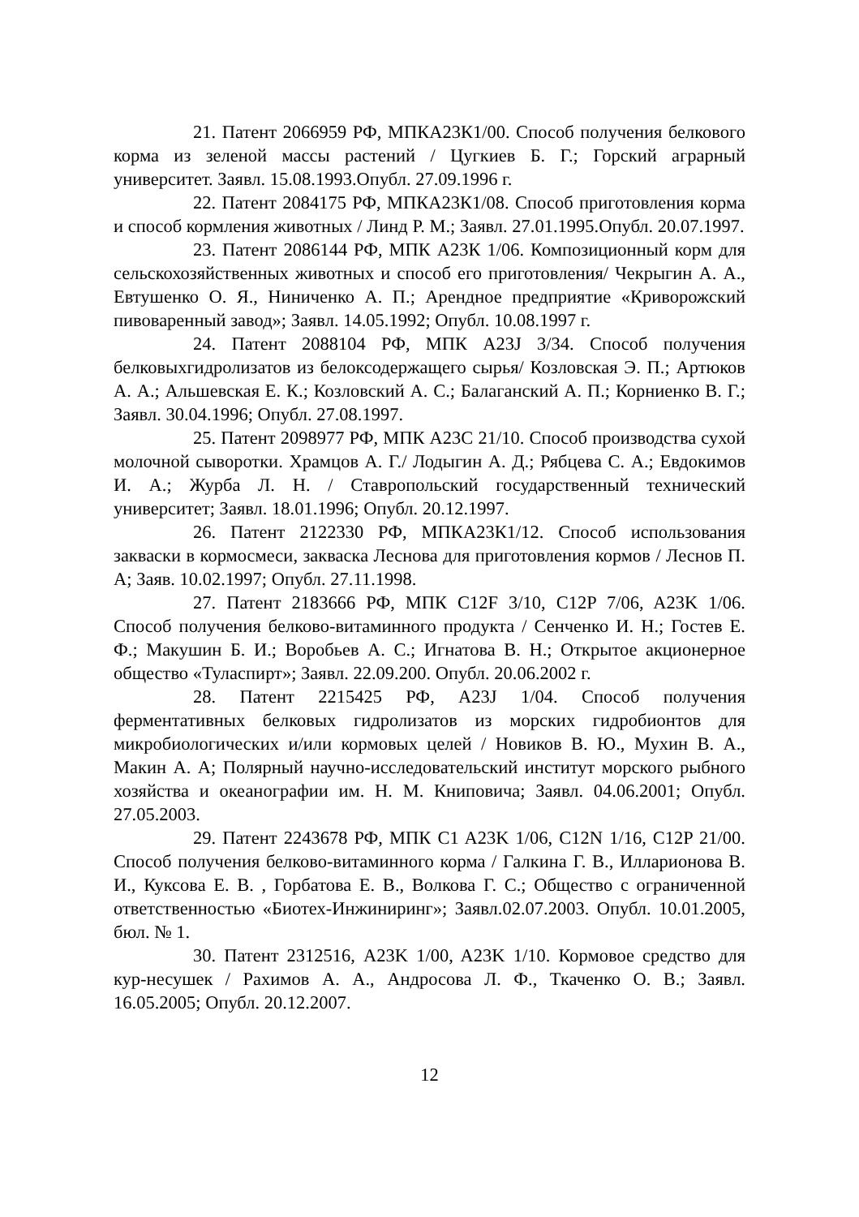21. Патент 2066959 РФ, МПКА23К1/00. Способ получения белкового корма из зеленой массы растений / Цугкиев Б. Г.; Горский аграрный университет. Заявл. 15.08.1993.Опубл. 27.09.1996 г.
22. Патент 2084175 РФ, МПКА23К1/08. Способ приготовления корма и способ кормления животных / Линд Р. М.; Заявл. 27.01.1995.Опубл. 20.07.1997.
23. Патент 2086144 РФ, МПК А23К 1/06. Композиционный корм для сельскохозяйственных животных и способ его приготовления/ Чекрыгин А. А., Евтушенко О. Я., Ниниченко А. П.; Арендное предприятие «Криворожский пивоваренный завод»; Заявл. 14.05.1992; Опубл. 10.08.1997 г.
24. Патент 2088104 РФ, МПК А23J 3/34. Способ получения белковыхгидролизатов из белоксодержащего сырья/ Козловская Э. П.; Артюков А. А.; Альшевская Е. К.; Козловский А. С.; Балаганский А. П.; Корниенко В. Г.; Заявл. 30.04.1996; Опубл. 27.08.1997.
25. Патент 2098977 РФ, МПК А23С 21/10. Способ производства сухой молочной сыворотки. Храмцов А. Г./ Лодыгин А. Д.; Рябцева С. А.; Евдокимов И. А.; Журба Л. Н. / Ставропольский государственный технический университет; Заявл. 18.01.1996; Опубл. 20.12.1997.
26. Патент 2122330 РФ, МПКА23К1/12. Способ использования закваски в кормосмеси, закваска Леснова для приготовления кормов / Леснов П. А; Заяв. 10.02.1997; Опубл. 27.11.1998.
27. Патент 2183666 РФ, МПК C12F 3/10, C12P 7/06, A23K 1/06. Способ получения белково-витаминного продукта / Сенченко И. Н.; Гостев Е. Ф.; Макушин Б. И.; Воробьев А. С.; Игнатова В. Н.; Открытое акционерное общество «Туласпирт»; Заявл. 22.09.200. Опубл. 20.06.2002 г.
28. Патент 2215425 РФ, A23J 1/04. Способ получения ферментативных белковых гидролизатов из морских гидробионтов для микробиологических и/или кормовых целей / Новиков В. Ю., Мухин В. А., Макин А. А; Полярный научно-исследовательский институт морского рыбного хозяйства и океанографии им. Н. М. Книповича; Заявл. 04.06.2001; Опубл. 27.05.2003.
29. Патент 2243678 РФ, МПК C1 A23K 1/06, C12N 1/16, C12P 21/00. Способ получения белково-витаминного корма / Галкина Г. В., Илларионова В. И., Куксова Е. В. , Горбатова Е. В., Волкова Г. С.; Общество с ограниченной ответственностью «Биотех-Инжиниринг»; Заявл.02.07.2003. Опубл. 10.01.2005, бюл. № 1.
30. Патент 2312516, A23K 1/00, A23K 1/10. Кормовое средство для кур-несушек / Рахимов А. А., Андросова Л. Ф., Ткаченко О. В.; Заявл. 16.05.2005; Опубл. 20.12.2007.
12